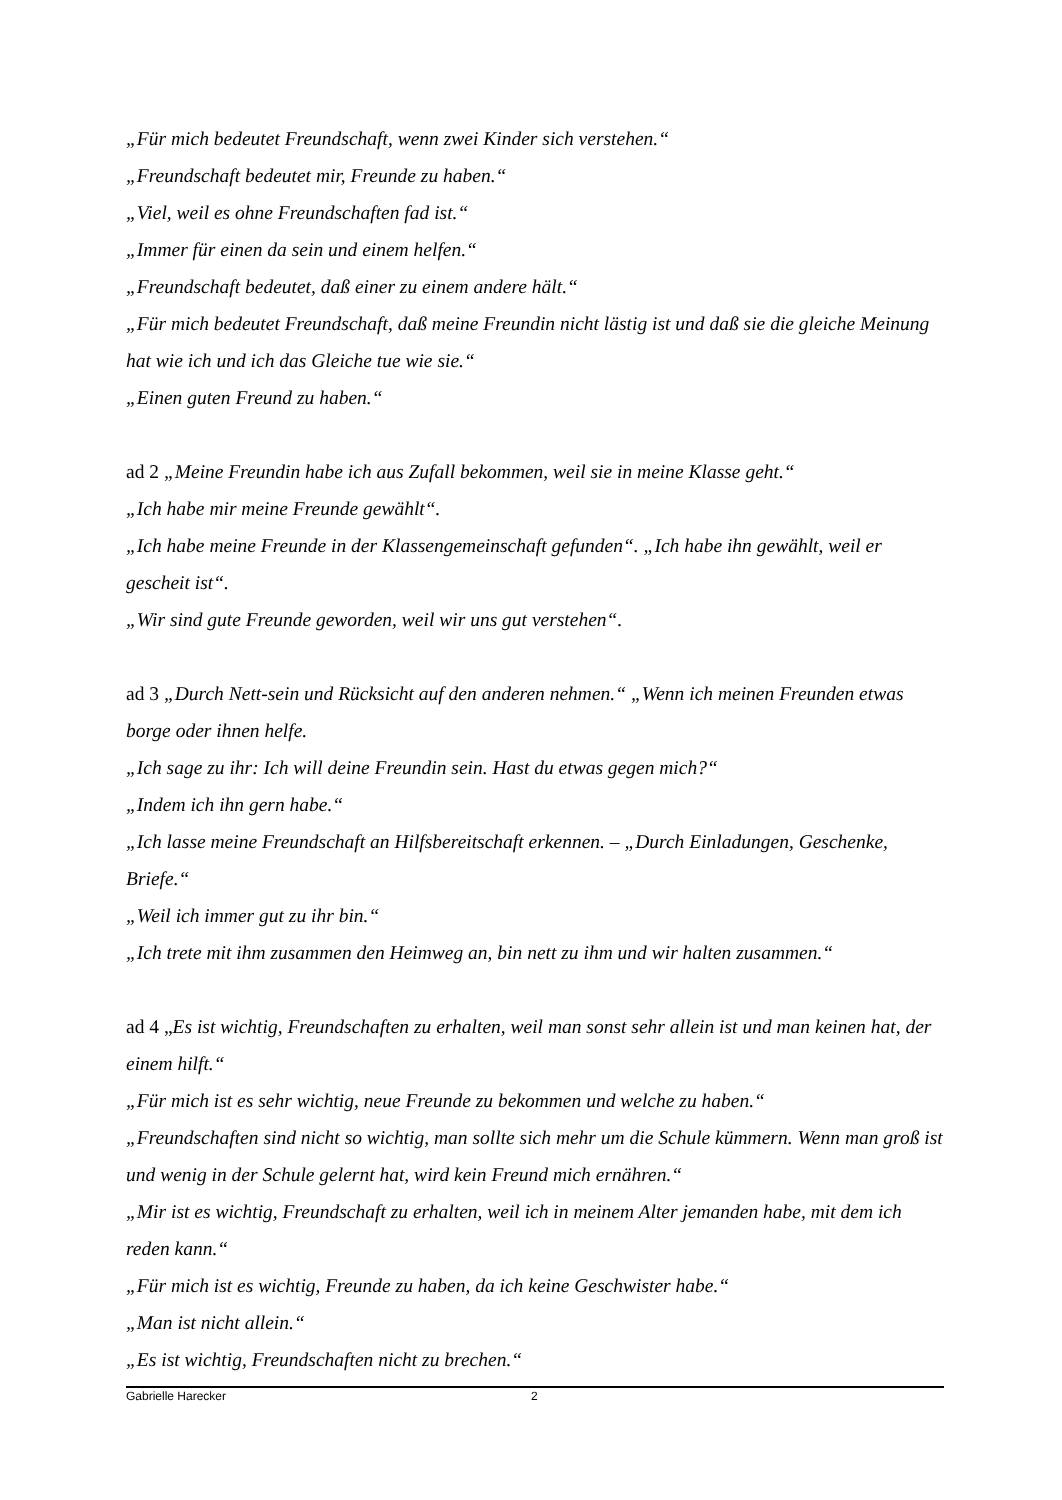„Für mich bedeutet Freundschaft, wenn zwei Kinder sich verstehen.“
„Freundschaft bedeutet mir, Freunde zu haben.“
„Viel, weil es ohne Freundschaften fad ist.“
„Immer für einen da sein und einem helfen.“
„Freundschaft bedeutet, daß einer zu einem andere hält.“
„Für mich bedeutet Freundschaft, daß meine Freundin nicht lästig ist und daß sie die gleiche Meinung hat wie ich und ich das Gleiche tue wie sie.“
„Einen guten Freund zu haben.“
ad 2 „Meine Freundin habe ich aus Zufall bekommen, weil sie in meine Klasse geht.“
„Ich habe mir meine Freunde gewählt“.
„Ich habe meine Freunde in der Klassengemeinschaft gefunden“. „Ich habe ihn gewählt, weil er gescheit ist“.
„Wir sind gute Freunde geworden, weil wir uns gut verstehen“.
ad 3 „Durch Nett-sein und Rücksicht auf den anderen nehmen.“ „Wenn ich meinen Freunden etwas borge oder ihnen helfe.
„Ich sage zu ihr: Ich will deine Freundin sein. Hast du etwas gegen mich?“
„Indem ich ihn gern habe.“
„Ich lasse meine Freundschaft an Hilfsbereitschaft erkennen. – „Durch Einladungen, Geschenke, Briefe.“
„Weil ich immer gut zu ihr bin.“
„Ich trete mit ihm zusammen den Heimweg an, bin nett zu ihm und wir halten zusammen.“
ad 4 „Es ist wichtig, Freundschaften zu erhalten, weil man sonst sehr allein ist und man keinen hat, der einem hilft.“
„Für mich ist es sehr wichtig, neue Freunde zu bekommen und welche zu haben.“
„Freundschaften sind nicht so wichtig, man sollte sich mehr um die Schule kümmern. Wenn man groß ist und wenig in der Schule gelernt hat, wird kein Freund mich ernähren.“
„Mir ist es wichtig, Freundschaft zu erhalten, weil ich in meinem Alter jemanden habe, mit dem ich reden kann.“
„Für mich ist es wichtig, Freunde zu haben, da ich keine Geschwister habe.“
„Man ist nicht allein.“
„Es ist wichtig, Freundschaften nicht zu brechen.“
Gabrielle Harecker 2